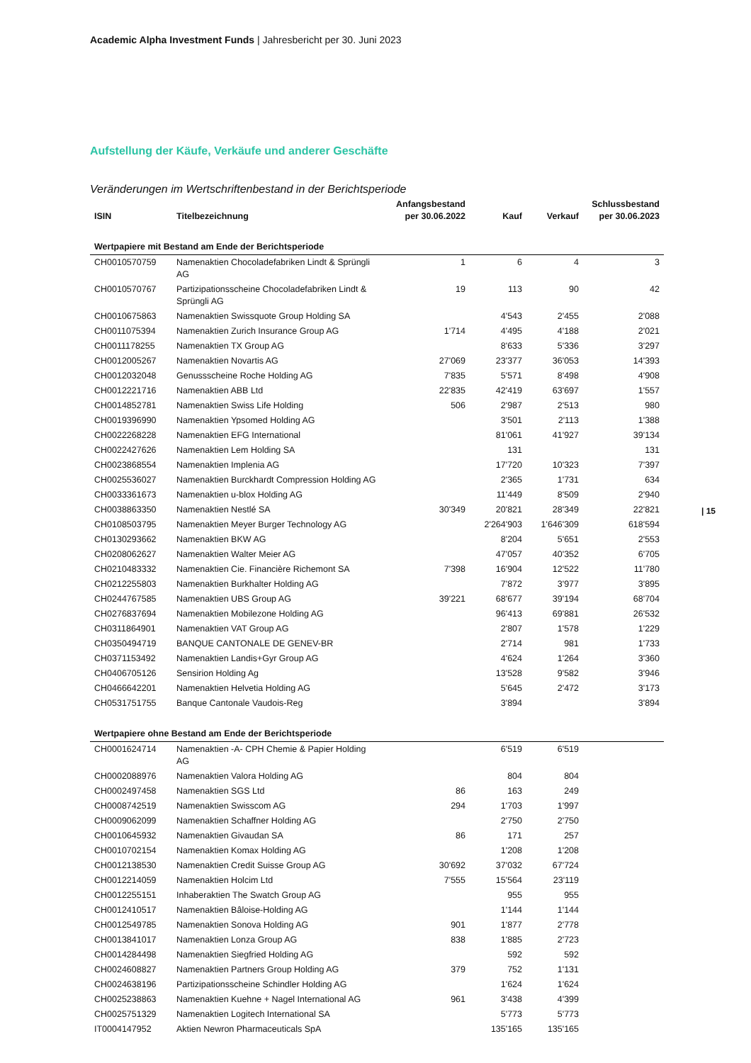Academic Alpha Investment Funds | Jahresbericht per 30. Juni 2023
| 15
Aufstellung der Käufe, Verkäufe und anderer Geschäfte
Veränderungen im Wertschriftenbestand in der Berichtsperiode
| ISIN | Titelbezeichnung | Anfangsbestand per 30.06.2022 | Kauf | Verkauf | Schlussbestand per 30.06.2023 |
| --- | --- | --- | --- | --- | --- |
| Wertpapiere mit Bestand am Ende der Berichtsperiode | | | | | |
| CH0010570759 | Namenaktien Chocoladefabriken Lindt & Sprüngli AG | 1 | 6 | 4 | 3 |
| CH0010570767 | Partizipationsscheine Chocoladefabriken Lindt & Sprüngli AG | 19 | 113 | 90 | 42 |
| CH0010675863 | Namenaktien Swissquote Group Holding SA | | 4'543 | 2'455 | 2'088 |
| CH0011075394 | Namenaktien Zurich Insurance Group AG | 1'714 | 4'495 | 4'188 | 2'021 |
| CH0011178255 | Namenaktien TX Group AG | | 8'633 | 5'336 | 3'297 |
| CH0012005267 | Namenaktien Novartis AG | 27'069 | 23'377 | 36'053 | 14'393 |
| CH0012032048 | Genussscheine Roche Holding AG | 7'835 | 5'571 | 8'498 | 4'908 |
| CH0012221716 | Namenaktien ABB Ltd | 22'835 | 42'419 | 63'697 | 1'557 |
| CH0014852781 | Namenaktien Swiss Life Holding | 506 | 2'987 | 2'513 | 980 |
| CH0019396990 | Namenaktien Ypsomed Holding AG | | 3'501 | 2'113 | 1'388 |
| CH0022268228 | Namenaktien EFG International | | 81'061 | 41'927 | 39'134 |
| CH0022427626 | Namenaktien Lem Holding SA | | 131 | | 131 |
| CH0023868554 | Namenaktien Implenia AG | | 17'720 | 10'323 | 7'397 |
| CH0025536027 | Namenaktien Burckhardt Compression Holding AG | | 2'365 | 1'731 | 634 |
| CH0033361673 | Namenaktien u-blox Holding AG | | 11'449 | 8'509 | 2'940 |
| CH0038863350 | Namenaktien Nestlé SA | 30'349 | 20'821 | 28'349 | 22'821 |
| CH0108503795 | Namenaktien Meyer Burger Technology AG | | 2'264'903 | 1'646'309 | 618'594 |
| CH0130293662 | Namenaktien BKW AG | | 8'204 | 5'651 | 2'553 |
| CH0208062627 | Namenaktien Walter Meier AG | | 47'057 | 40'352 | 6'705 |
| CH0210483332 | Namenaktien Cie. Financière Richemont SA | 7'398 | 16'904 | 12'522 | 11'780 |
| CH0212255803 | Namenaktien Burkhalter Holding AG | | 7'872 | 3'977 | 3'895 |
| CH0244767585 | Namenaktien UBS Group AG | 39'221 | 68'677 | 39'194 | 68'704 |
| CH0276837694 | Namenaktien Mobilezone Holding AG | | 96'413 | 69'881 | 26'532 |
| CH0311864901 | Namenaktien VAT Group AG | | 2'807 | 1'578 | 1'229 |
| CH0350494719 | BANQUE CANTONALE DE GENEV-BR | | 2'714 | 981 | 1'733 |
| CH0371153492 | Namenaktien Landis+Gyr Group AG | | 4'624 | 1'264 | 3'360 |
| CH0406705126 | Sensirion Holding Ag | | 13'528 | 9'582 | 3'946 |
| CH0466642201 | Namenaktien Helvetia Holding AG | | 5'645 | 2'472 | 3'173 |
| CH0531751755 | Banque Cantonale Vaudois-Reg | | 3'894 | | 3'894 |
| Wertpapiere ohne Bestand am Ende der Berichtsperiode | | | | | |
| CH0001624714 | Namenaktien -A- CPH Chemie & Papier Holding AG | | 6'519 | 6'519 | |
| CH0002088976 | Namenaktien Valora Holding AG | | 804 | 804 | |
| CH0002497458 | Namenaktien SGS Ltd | 86 | 163 | 249 | |
| CH0008742519 | Namenaktien Swisscom AG | 294 | 1'703 | 1'997 | |
| CH0009062099 | Namenaktien Schaffner Holding AG | | 2'750 | 2'750 | |
| CH0010645932 | Namenaktien Givaudan SA | 86 | 171 | 257 | |
| CH0010702154 | Namenaktien Komax Holding AG | | 1'208 | 1'208 | |
| CH0012138530 | Namenaktien Credit Suisse Group AG | 30'692 | 37'032 | 67'724 | |
| CH0012214059 | Namenaktien Holcim Ltd | 7'555 | 15'564 | 23'119 | |
| CH0012255151 | Inhaberaktien The Swatch Group AG | | 955 | 955 | |
| CH0012410517 | Namenaktien Bâloise-Holding AG | | 1'144 | 1'144 | |
| CH0012549785 | Namenaktien Sonova Holding AG | 901 | 1'877 | 2'778 | |
| CH0013841017 | Namenaktien Lonza Group AG | 838 | 1'885 | 2'723 | |
| CH0014284498 | Namenaktien Siegfried Holding AG | | 592 | 592 | |
| CH0024608827 | Namenaktien Partners Group Holding AG | 379 | 752 | 1'131 | |
| CH0024638196 | Partizipationsscheine Schindler Holding AG | | 1'624 | 1'624 | |
| CH0025238863 | Namenaktien Kuehne + Nagel International AG | 961 | 3'438 | 4'399 | |
| CH0025751329 | Namenaktien Logitech International SA | | 5'773 | 5'773 | |
| IT0004147952 | Aktien Newron Pharmaceuticals SpA | | 135'165 | 135'165 | |